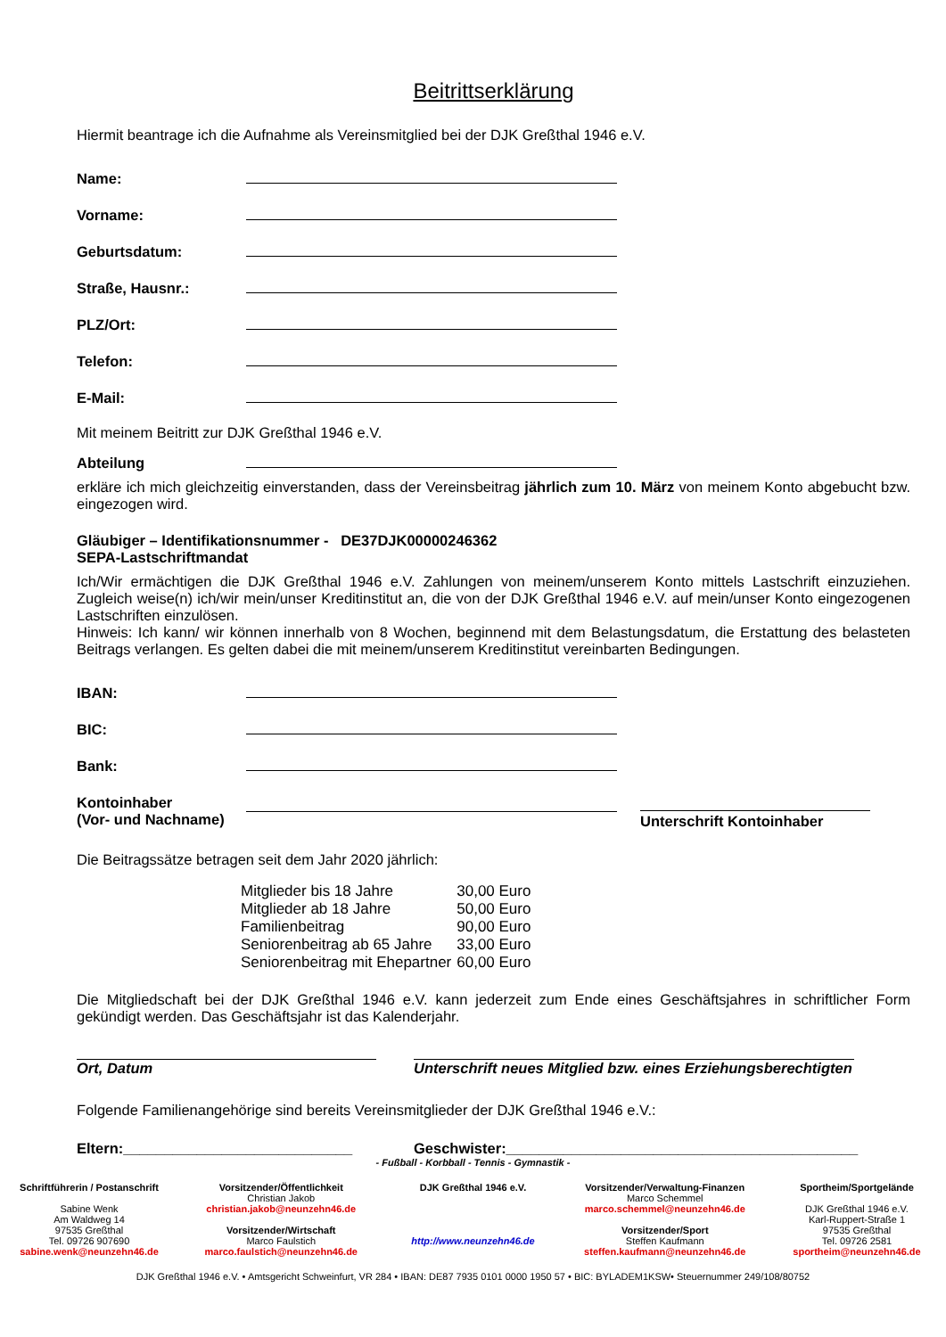Beitrittserklärung
Hiermit beantrage ich die Aufnahme als Vereinsmitglied bei der DJK Greßthal 1946 e.V.
Name:
Vorname:
Geburtsdatum:
Straße, Hausnr.:
PLZ/Ort:
Telefon:
E-Mail:
Mit meinem Beitritt zur DJK Greßthal 1946 e.V.
Abteilung
erkläre ich mich gleichzeitig einverstanden, dass der Vereinsbeitrag jährlich zum 10. März von meinem Konto abgebucht bzw. eingezogen wird.
Gläubiger – Identifikationsnummer - DE37DJK00000246362
SEPA-Lastschriftmandat
Ich/Wir ermächtigen die DJK Greßthal 1946 e.V. Zahlungen von meinem/unserem Konto mittels Lastschrift einzuziehen. Zugleich weise(n) ich/wir mein/unser Kreditinstitut an, die von der DJK Greßthal 1946 e.V. auf mein/unser Konto eingezogenen Lastschriften einzulösen.
Hinweis: Ich kann/ wir können innerhalb von 8 Wochen, beginnend mit dem Belastungsdatum, die Erstattung des belasteten Beitrags verlangen. Es gelten dabei die mit meinem/unserem Kreditinstitut vereinbarten Bedingungen.
IBAN:
BIC:
Bank:
Kontoinhaber
(Vor- und Nachname) Unterschrift Kontoinhaber
Die Beitragssätze betragen seit dem Jahr 2020 jährlich:
| Mitglieder bis 18 Jahre | 30,00 Euro |
| Mitglieder ab 18 Jahre | 50,00 Euro |
| Familienbeitrag | 90,00 Euro |
| Seniorenbeitrag ab 65 Jahre | 33,00 Euro |
| Seniorenbeitrag mit Ehepartner | 60,00 Euro |
Die Mitgliedschaft bei der DJK Greßthal 1946 e.V. kann jederzeit zum Ende eines Geschäftsjahres in schriftlicher Form gekündigt werden. Das Geschäftsjahr ist das Kalenderjahr.
Ort, Datum Unterschrift neues Mitglied bzw. eines Erziehungsberechtigten
Folgende Familienangehörige sind bereits Vereinsmitglieder der DJK Greßthal 1946 e.V.:
Eltern:____________________________ Geschwister:___________________________________________
- Fußball - Korbball - Tennis - Gymnastik -
Schriftführerin / Postanschrift
Sabine Wenk
Am Waldweg 14
97535 Greßthal
Tel. 09726 907690
sabine.wenk@neunzehn46.de
Vorsitzender/Öffentlichkeit
Christian Jakob
christian.jakob@neunzehn46.de
Vorsitzender/Wirtschaft
Marco Faulstich
marco.faulstich@neunzehn46.de
DJK Greßthal 1946 e.V.
http://www.neunzehn46.de
Vorsitzender/Verwaltung-Finanzen
Marco Schemmel
marco.schemmel@neunzehn46.de
Vorsitzender/Sport
Steffen Kaufmann
steffen.kaufmann@neunzehn46.de
Sportheim/Sportgelände
DJK Greßthal 1946 e.V.
Karl-Ruppert-Straße 1
97535 Greßthal
Tel. 09726 2581
sportheim@neunzehn46.de
DJK Greßthal 1946 e.V. • Amtsgericht Schweinfurt, VR 284 • IBAN: DE87 7935 0101 0000 1950 57 • BIC: BYLADEM1KSW• Steuernummer 249/108/80752